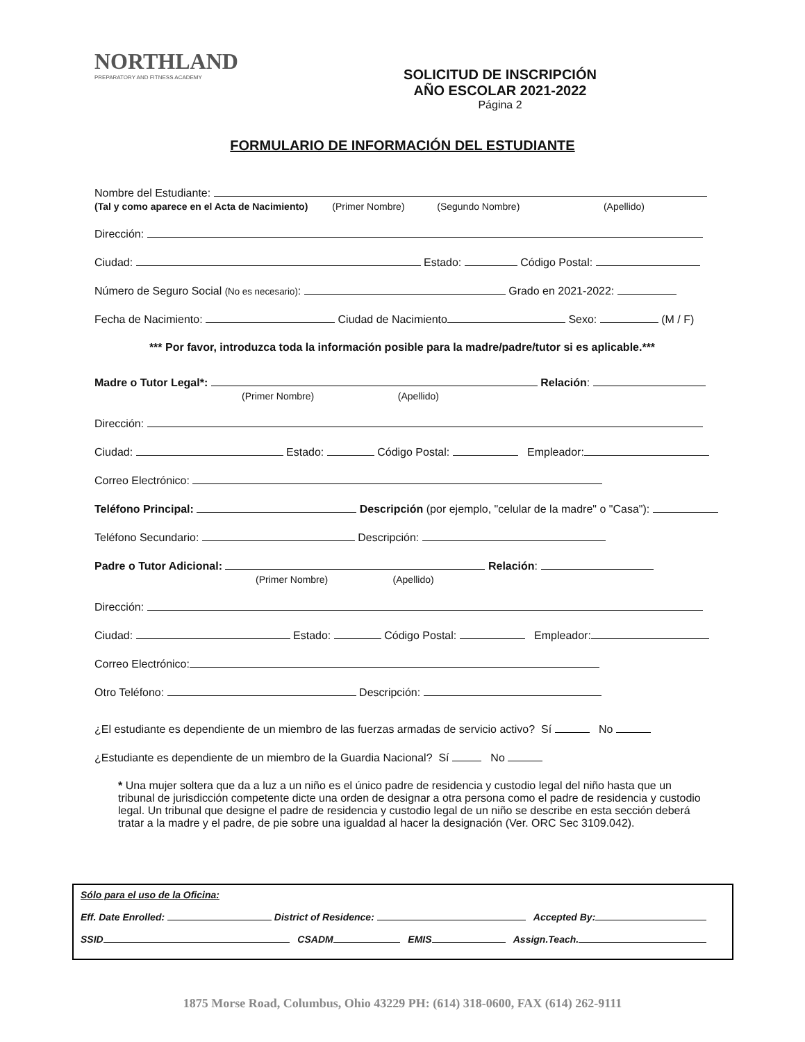NORTHLAND
PREPARATORY AND FITNESS ACADEMY
SOLICITUD DE INSCRIPCIÓN
AÑO ESCOLAR 2021-2022
Página 2
FORMULARIO DE INFORMACIÓN DEL ESTUDIANTE
Nombre del Estudiante:
(Tal y como aparece en el Acta de Nacimiento) (Primer Nombre) (Segundo Nombre) (Apellido)
Dirección:
Ciudad: Estado: Código Postal:
Número de Seguro Social (No es necesario): Grado en 2021-2022:
Fecha de Nacimiento: Ciudad de Nacimiento Sexo: (M / F)
*** Por favor, introduzca toda la información posible para la madre/padre/tutor si es aplicable.***
Madre o Tutor Legal*: Relación:
(Primer Nombre) (Apellido)
Dirección:
Ciudad: Estado: Código Postal: Empleador:
Correo Electrónico:
Teléfono Principal: Descripción (por ejemplo, "celular de la madre" o "Casa"):
Teléfono Secundario: Descripción:
Padre o Tutor Adicional: Relación:
(Primer Nombre) (Apellido)
Dirección:
Ciudad: Estado: Código Postal: Empleador:
Correo Electrónico:
Otro Teléfono: Descripción:
¿El estudiante es dependiente de un miembro de las fuerzas armadas de servicio activo? Sí No
¿Estudiante es dependiente de un miembro de la Guardia Nacional? Sí No
* Una mujer soltera que da a luz a un niño es el único padre de residencia y custodio legal del niño hasta que un tribunal de jurisdicción competente dicte una orden de designar a otra persona como el padre de residencia y custodio legal. Un tribunal que designe el padre de residencia y custodio legal de un niño se describe en esta sección deberá tratar a la madre y el padre, de pie sobre una igualdad al hacer la designación (Ver. ORC Sec 3109.042).
Sólo para el uso de la Oficina:
Eff. Date Enrolled: District of Residence: Accepted By:
SSID CSADM EMIS Assign.Teach.
1875 Morse Road, Columbus, Ohio 43229 PH: (614) 318-0600, FAX (614) 262-9111